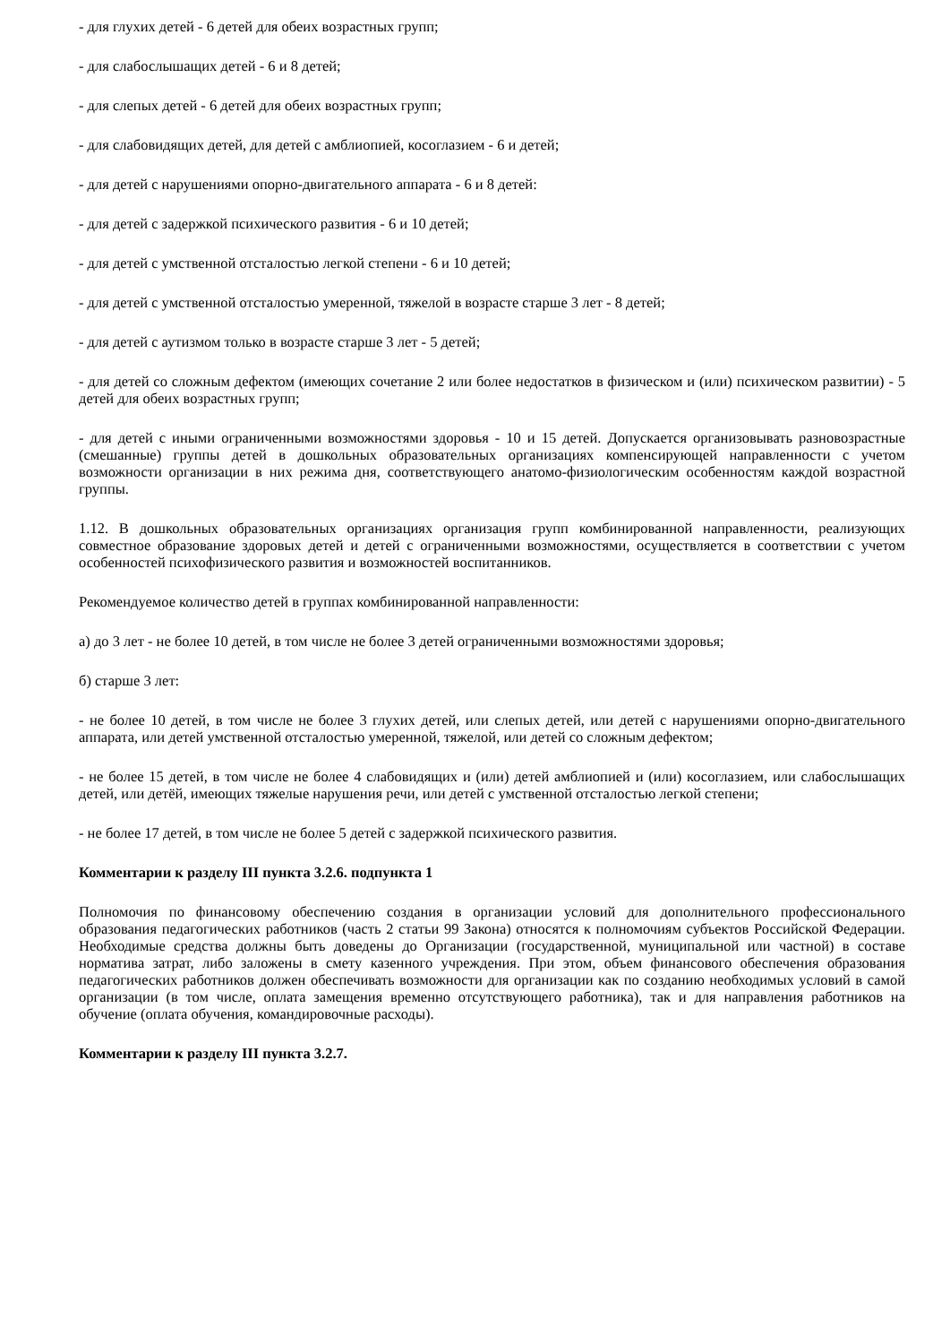- для глухих детей - 6 детей для обеих возрастных групп;
- для слабослышащих детей - 6 и 8 детей;
- для слепых детей - 6 детей для обеих возрастных групп;
- для слабовидящих детей, для детей с амблиопией, косоглазием - 6 и детей;
- для детей с нарушениями опорно-двигательного аппарата - 6 и 8 детей:
- для детей с задержкой психического развития - 6 и 10 детей;
- для детей с умственной отсталостью легкой степени - 6 и 10 детей;
- для детей с умственной отсталостью умеренной, тяжелой в возрасте старше 3 лет - 8 детей;
- для детей с аутизмом только в возрасте старше 3 лет - 5 детей;
- для детей со сложным дефектом (имеющих сочетание 2 или более недостатков в физическом и (или) психическом развитии) - 5 детей для обеих возрастных групп;
- для детей с иными ограниченными возможностями здоровья - 10 и 15 детей. Допускается организовывать разновозрастные (смешанные) группы детей в дошкольных образовательных организациях компенсирующей направленности с учетом возможности организации в них режима дня, соответствующего анатомо-физиологическим особенностям каждой возрастной группы.
1.12. В дошкольных образовательных организациях организация групп комбинированной направленности, реализующих совместное образование здоровых детей и детей с ограниченными возможностями, осуществляется в соответствии с учетом особенностей психофизического развития и возможностей воспитанников.
Рекомендуемое количество детей в группах комбинированной направленности:
а) до 3 лет - не более 10 детей, в том числе не более 3 детей ограниченными возможностями здоровья;
б) старше 3 лет:
- не более 10 детей, в том числе не более 3 глухих детей, или слепых детей, или детей с нарушениями опорно-двигательного аппарата, или детей умственной отсталостью умеренной, тяжелой, или детей со сложным дефектом;
- не более 15 детей, в том числе не более 4 слабовидящих и (или) детей амблиопией и (или) косоглазием, или слабослышащих детей, или детёй, имеющих тяжелые нарушения речи, или детей с умственной отсталостью легкой степени;
- не более 17 детей, в том числе не более 5 детей с задержкой психического развития.
Комментарии к разделу III пункта 3.2.6. подпункта 1
Полномочия по финансовому обеспечению создания в организации условий для дополнительного профессионального образования педагогических работников (часть 2 статьи 99 Закона) относятся к полномочиям субъектов Российской Федерации. Необходимые средства должны быть доведены до Организации (государственной, муниципальной или частной) в составе норматива затрат, либо заложены в смету казенного учреждения. При этом, объем финансового обеспечения образования педагогических работников должен обеспечивать возможности для организации как по созданию необходимых условий в самой организации (в том числе, оплата замещения временно отсутствующего работника), так и для направления работников на обучение (оплата обучения, командировочные расходы).
Комментарии к разделу III пункта 3.2.7.